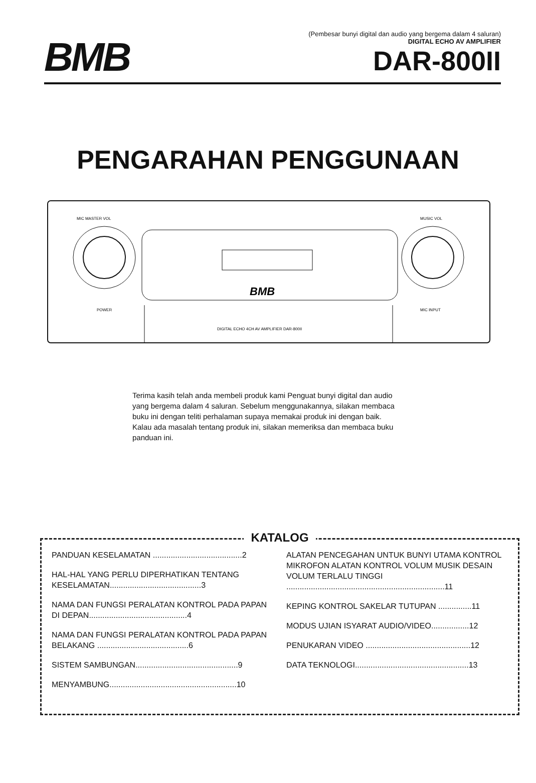BMB
(Pembesar bunyi digital dan audio yang bergema dalam 4 saluran)
DIGITAL ECHO AV AMPLIFIER
DAR-800II
PENGARAHAN PENGGUNAAN
MIC MASTER VOL
MUSIC VOL
POWER
MIC INPUT
DIGITAL ECHO 4CH AV AMPLIFIER DAR-800II
BMB
Terima kasih telah anda membeli produk kami Penguat bunyi digital dan audio yang bergema dalam 4 saluran. Sebelum menggunakannya, silakan membaca buku ini dengan teliti perhalaman supaya memakai produk ini dengan baik. Kalau ada masalah tentang produk ini, silakan memeriksa dan membaca buku panduan ini.
KATALOG
PANDUAN KESELAMATAN ........................................2
HAL-HAL YANG PERLU DIPERHATIKAN TENTANG KESELAMATAN.........................................3
NAMA DAN FUNGSI PERALATAN KONTROL PADA PAPAN DI DEPAN............................................4
NAMA DAN FUNGSI PERALATAN KONTROL PADA PAPAN BELAKANG .........................................6
SISTEM SAMBUNGAN..............................................9
MENYAMBUNG.........................................................10
ALATAN PENCEGAHAN UNTUK BUNYI UTAMA KONTROL MIKROFON ALATAN KONTROL VOLUM MUSIK DESAIN VOLUM TERLALU TINGGI .......................................................................11
KEPING KONTROL SAKELAR TUTUPAN ...............11
MODUS UJIAN ISYARAT AUDIO/VIDEO.................12
PENUKARAN VIDEO ...............................................12
DATA TEKNOLOGI...................................................13